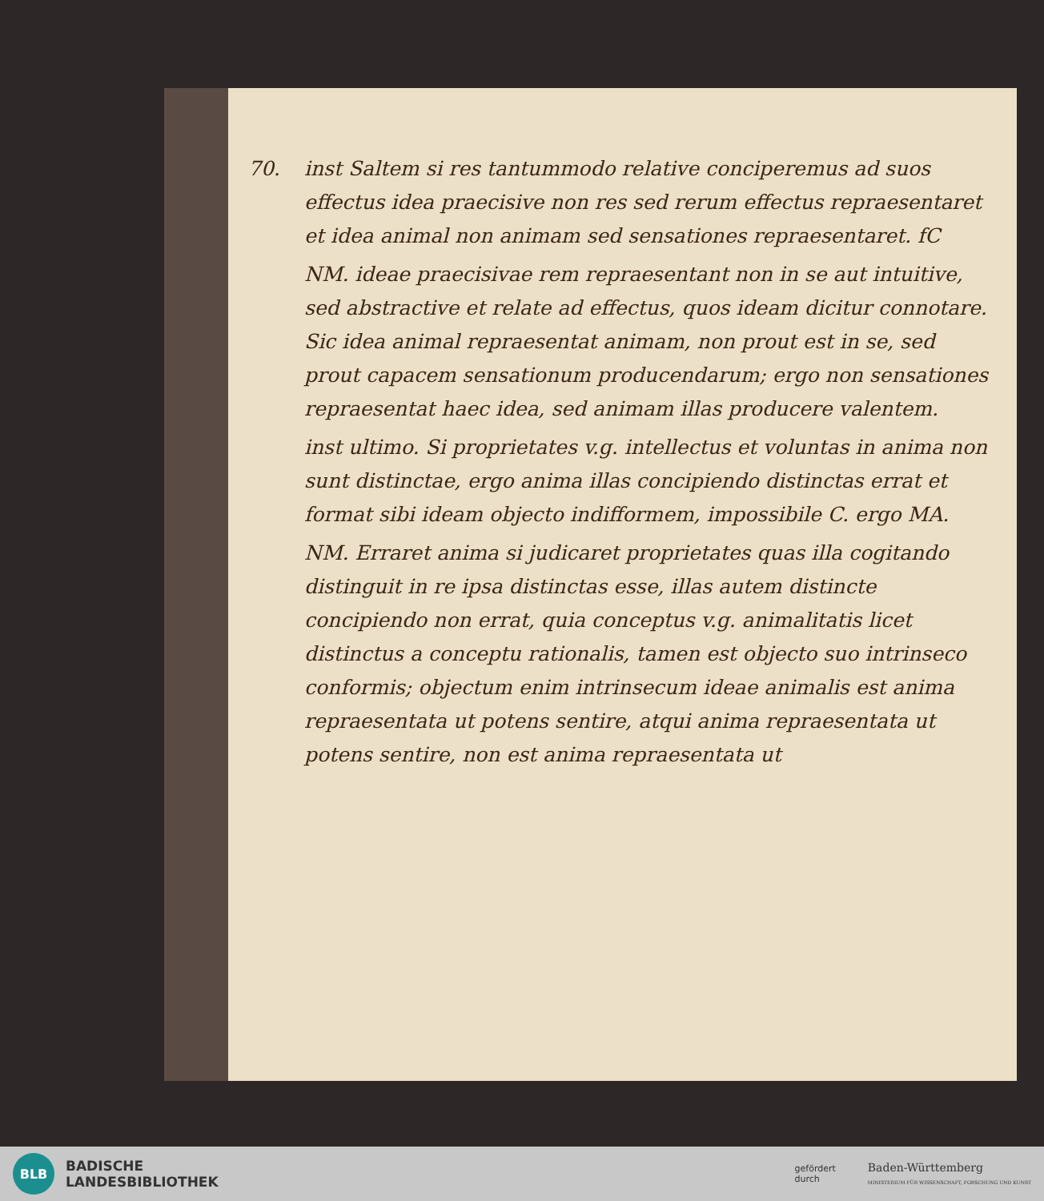70.
inst Saltem si res tantummodo relative conciperemus ad suos effectus idea praecisive non res sed rerum effectus repraesentaret et idea animal non animam sed sensationes repraesentaret. fC
NM. ideae praecisivae rem repraesentant non in se aut intuitive, sed abstractive et relate ad effectus, quos ideam dicitur connotare. Sic idea animal repraesentat animam, non prout est in se, sed prout capacem sensationum producendarum; ergo non sensationes repraesentat haec idea, sed animam illas producere valentem.
inst ultimo. Si proprietates v.g. intellectus et voluntas in anima non sunt distinctae, ergo anima illas concipiendo distinctas errat et format sibi ideam objecto indifformem, impossibile C. ergo MA.
NM. Erraret anima si judicaret proprietates quas illa cogitando distinguit in re ipsa distinctas esse, illas autem distincte concipiendo non errat, quia conceptus v.g. animalitatis licet distinctus a conceptu rationalis, tamen est objecto suo intrinseco conformis; objectum enim intrinsecum ideae animalis est anima repraesentata ut potens sentire, atqui anima repraesentata ut potens sentire, non est anima repraesentata ut
BLB
BADISCHE
LANDESBIBLIOTHEK
gefördert
durch
Baden-Württemberg
MINISTERIUM FÜR WISSENSCHAFT, FORSCHUNG UND KUNST